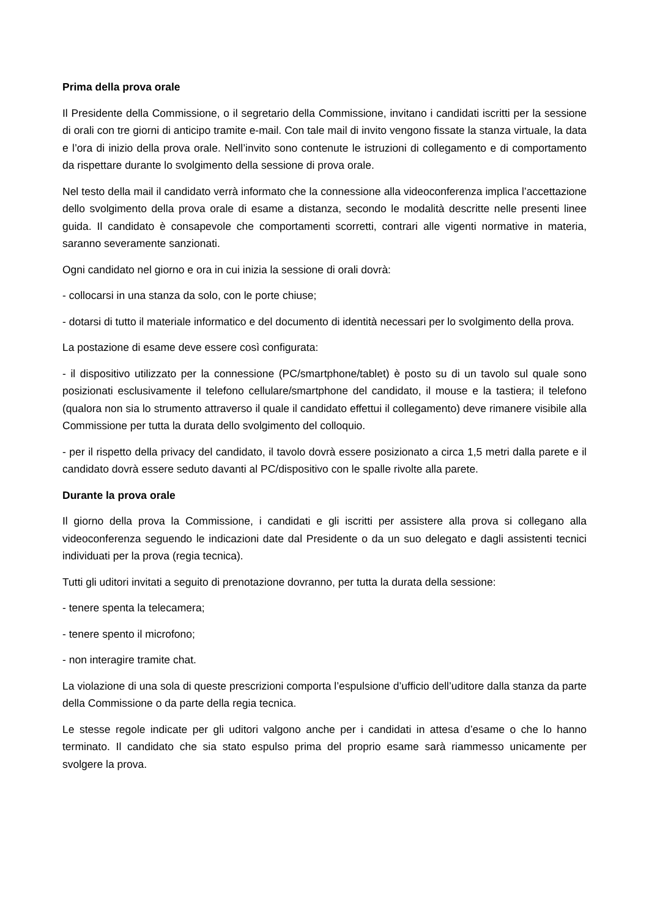Prima della prova orale
Il Presidente della Commissione, o il segretario della Commissione, invitano i candidati iscritti per la sessione di orali con tre giorni di anticipo tramite e-mail. Con tale mail di invito vengono fissate la stanza virtuale, la data e l’ora di inizio della prova orale. Nell’invito sono contenute le istruzioni di collegamento e di comportamento da rispettare durante lo svolgimento della sessione di prova orale.
Nel testo della mail il candidato verrà informato che la connessione alla videoconferenza implica l’accettazione dello svolgimento della prova orale di esame a distanza, secondo le modalità descritte nelle presenti linee guida. Il candidato è consapevole che comportamenti scorretti, contrari alle vigenti normative in materia, saranno severamente sanzionati.
Ogni candidato nel giorno e ora in cui inizia la sessione di orali dovrà:
- collocarsi in una stanza da solo, con le porte chiuse;
- dotarsi di tutto il materiale informatico e del documento di identità necessari per lo svolgimento della prova.
La postazione di esame deve essere così configurata:
- il dispositivo utilizzato per la connessione (PC/smartphone/tablet) è posto su di un tavolo sul quale sono posizionati esclusivamente il telefono cellulare/smartphone del candidato, il mouse e la tastiera; il telefono (qualora non sia lo strumento attraverso il quale il candidato effettui il collegamento) deve rimanere visibile alla Commissione per tutta la durata dello svolgimento del colloquio.
- per il rispetto della privacy del candidato, il tavolo dovrà essere posizionato a circa 1,5 metri dalla parete e il candidato dovrà essere seduto davanti al PC/dispositivo con le spalle rivolte alla parete.
Durante la prova orale
Il giorno della prova la Commissione, i candidati e gli iscritti per assistere alla prova si collegano alla videoconferenza seguendo le indicazioni date dal Presidente o da un suo delegato e dagli assistenti tecnici individuati per la prova (regia tecnica).
Tutti gli uditori invitati a seguito di prenotazione dovranno, per tutta la durata della sessione:
- tenere spenta la telecamera;
- tenere spento il microfono;
- non interagire tramite chat.
La violazione di una sola di queste prescrizioni comporta l’espulsione d’ufficio dell’uditore dalla stanza da parte della Commissione o da parte della regia tecnica.
Le stesse regole indicate per gli uditori valgono anche per i candidati in attesa d’esame o che lo hanno terminato. Il candidato che sia stato espulso prima del proprio esame sarà riammesso unicamente per svolgere la prova.